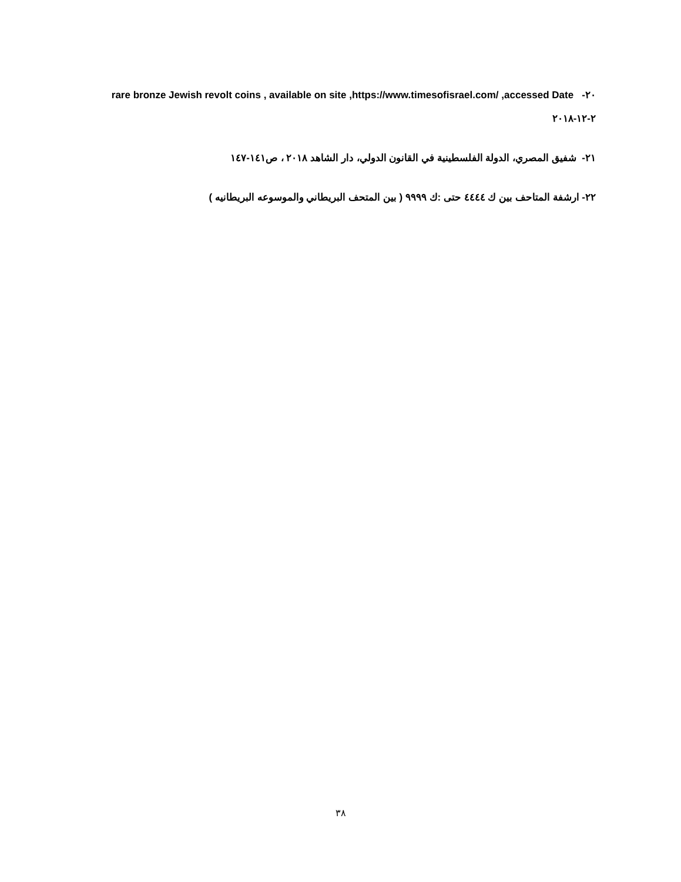٢٠- rare bronze Jewish revolt coins , available on site ,https://www.timesofisrael.com/ ,accessed Date ٢-١٢-٢٠١٨
٢١- شفيق المصري، الدولة الفلسطينية في القانون الدولي، دار الشاهد ٢٠١٨ ، ص١٤١-١٤٧
٢٢- ارشفة المتاحف بين ك ٤٤٤٤ حتى :ك ٩٩٩٩ ( بين المتحف البريطاني والموسوعه البريطانيه )
٣٨